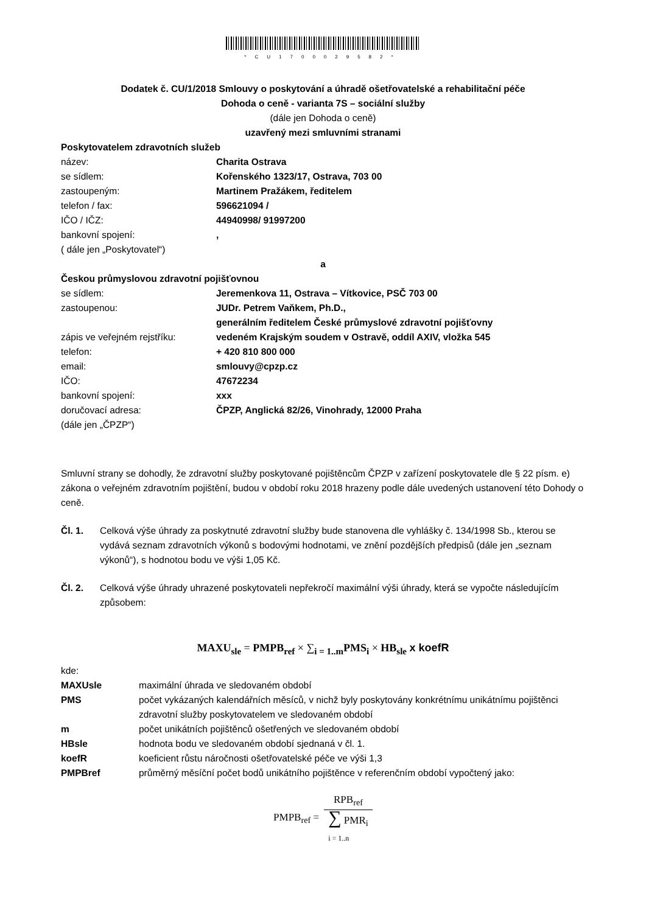*CU1700029582*
Dodatek č. CU/1/2018 Smlouvy o poskytování a úhradě ošetřovatelské a rehabilitační péče
Dohoda o ceně - varianta 7S – sociální služby
(dále jen Dohoda o ceně)
uzavřený mezi smluvními stranami
Poskytovatelem zdravotních služeb
název: Charita Ostrava
se sídlem: Kořenského 1323/17, Ostrava, 703 00
zastoupeným: Martinem Pražákem, ředitelem
telefon / fax: 596621094 /
IČO / IČZ: 44940998/ 91997200
bankovní spojení:,
( dále jen „Poskytovatel“)
a
Českou průmyslovou zdravotní pojišťovnou
se sídlem: Jeremenkova 11, Ostrava – Vítkovice, PSČ 703 00
zastoupenou: JUDr. Petrem Vaňkem, Ph.D.,
generálním ředitelem České průmyslové zdravotní pojišťovny
zápis ve veřejném rejstříku: vedeném Krajským soudem v Ostravě, oddíl AXIV, vložka 545
telefon: + 420 810 800 000
email: smlouvy@cpzp.cz
IČO: 47672234
bankovní spojení: xxx
doručovací adresa: ČPZP, Anglická 82/26, Vinohrady, 12000 Praha
(dále jen „ČPZP“)
Smluvní strany se dohodly, že zdravotní služby poskytované pojištěncům ČPZP v zařízení poskytovatele dle § 22 písm. e) zákona o veřejném zdravotním pojištění, budou v období roku 2018 hrazeny podle dále uvedených ustanovení této Dohody o ceně.
Čl. 1. Celková výše úhrady za poskytnuté zdravotní služby bude stanovena dle vyhlášky č. 134/1998 Sb., kterou se vydává seznam zdravotních výkonů s bodovými hodnotami, ve znění pozdějších předpisů (dále jen „seznam výkonů“), s hodnotou bodu ve výši 1,05 Kč.
Čl. 2. Celková výše úhrady uhrazené poskytovateli nepřekročí maximální výši úhrady, která se vypočte následujícím způsobem:
MAXU<sub>sle</sub> = PMPB<sub>ref</sub> × ∑<sub>i = 1..m</sub>PMS<sub>i</sub> × HB<sub>sle</sub> x koefR
kde:
MAXUsle maximální úhrada ve sledovaném období
PMS počet vykázaných kalendářních měsíců, v nichž byly poskytovány konkrétnímu unikátnímu pojištěnci zdravotní služby poskytovatelem ve sledovaném období
m počet unikátních pojištěnců ošetřených ve sledovaném období
HBsle hodnota bodu ve sledovaném období sjednaná v čl. 1.
koefR koeficient růstu náročnosti ošetřovatelské péče ve výši 1,3
PMPBref průměrný měsíční počet bodů unikátního pojištěnce v referenčním období vypočtený jako:
PMPB<sub>ref</sub> = RPB<sub>ref</sub> ∑ PMR<sub>i</sub>
i = 1..n